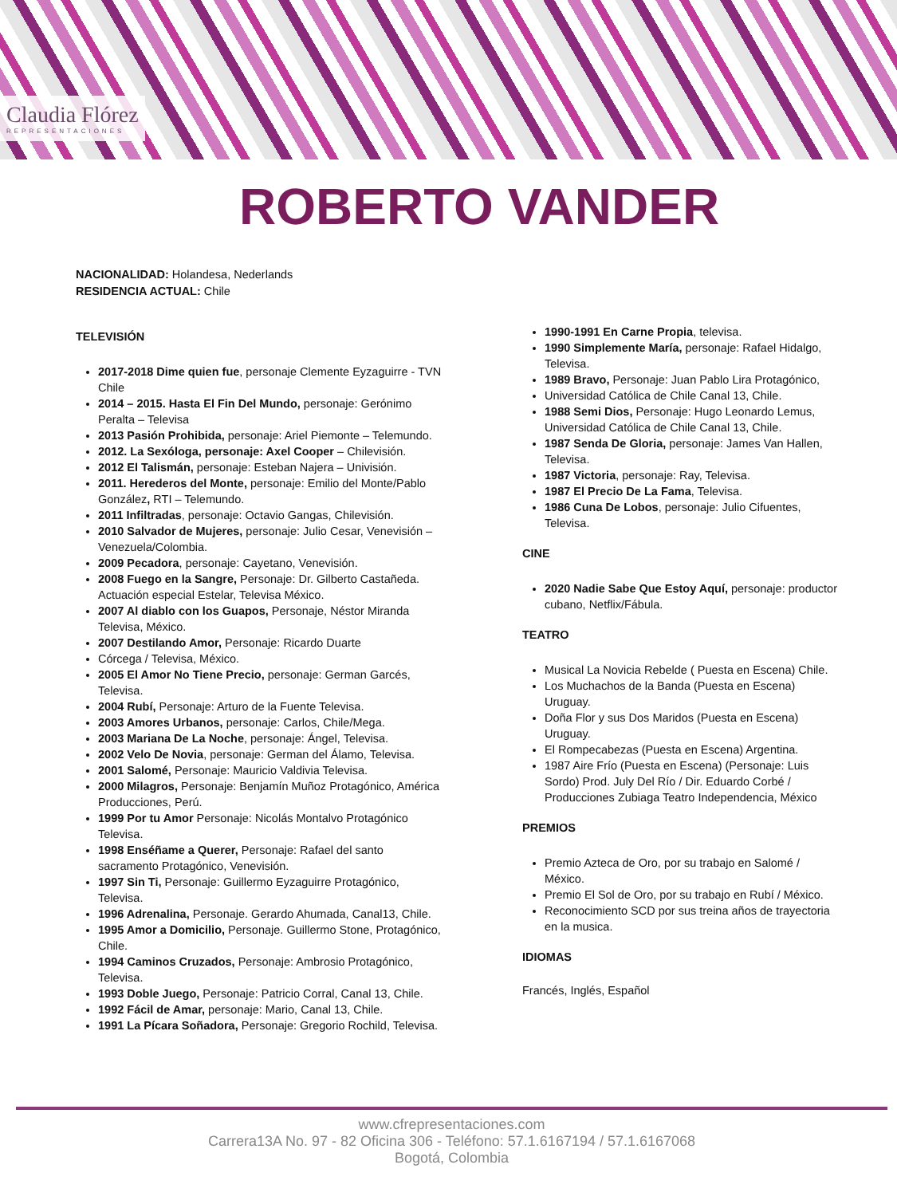Claudia Flórez
REPRESENTACIONES
ROBERTO VANDER
NACIONALIDAD: Holandesa, Nederlands
RESIDENCIA ACTUAL: Chile
TELEVISIÓN
2017-2018 Dime quien fue, personaje Clemente Eyzaguirre - TVN Chile
2014 – 2015. Hasta El Fin Del Mundo, personaje: Gerónimo Peralta – Televisa
2013 Pasión Prohibida, personaje: Ariel Piemonte – Telemundo.
2012. La Sexóloga, personaje: Axel Cooper – Chilevisión.
2012 El Talismán, personaje: Esteban Najera – Univisión.
2011. Herederos del Monte, personaje: Emilio del Monte/Pablo González, RTI – Telemundo.
2011 Infiltradas, personaje: Octavio Gangas, Chilevisión.
2010 Salvador de Mujeres, personaje: Julio Cesar, Venevisión – Venezuela/Colombia.
2009 Pecadora, personaje: Cayetano, Venevisión.
2008 Fuego en la Sangre, Personaje: Dr. Gilberto Castañeda. Actuación especial Estelar, Televisa México.
2007 Al diablo con los Guapos, Personaje, Néstor Miranda Televisa, México.
2007 Destilando Amor, Personaje: Ricardo Duarte
Córcega / Televisa, México.
2005 El Amor No Tiene Precio, personaje: German Garcés, Televisa.
2004 Rubí, Personaje: Arturo de la Fuente Televisa.
2003 Amores Urbanos, personaje: Carlos, Chile/Mega.
2003 Mariana De La Noche, personaje: Ángel, Televisa.
2002 Velo De Novia, personaje: German del Álamo, Televisa.
2001 Salomé, Personaje: Mauricio Valdivia Televisa.
2000 Milagros, Personaje: Benjamín Muñoz Protagónico, América Producciones, Perú.
1999 Por tu Amor Personaje: Nicolás Montalvo Protagónico Televisa.
1998 Enséñame a Querer, Personaje: Rafael del santo sacramento Protagónico, Venevisión.
1997 Sin Ti, Personaje: Guillermo Eyzaguirre Protagónico, Televisa.
1996 Adrenalina, Personaje. Gerardo Ahumada, Canal13, Chile.
1995 Amor a Domicilio, Personaje. Guillermo Stone, Protagónico, Chile.
1994 Caminos Cruzados, Personaje: Ambrosio Protagónico, Televisa.
1993 Doble Juego, Personaje: Patricio Corral, Canal 13, Chile.
1992 Fácil de Amar, personaje: Mario, Canal 13, Chile.
1991 La Pícara Soñadora, Personaje: Gregorio Rochild, Televisa.
1990-1991 En Carne Propia, televisa.
1990 Simplemente María, personaje: Rafael Hidalgo, Televisa.
1989 Bravo, Personaje: Juan Pablo Lira Protagónico,
Universidad Católica de Chile Canal 13, Chile.
1988 Semi Dios, Personaje: Hugo Leonardo Lemus, Universidad Católica de Chile Canal 13, Chile.
1987 Senda De Gloria, personaje: James Van Hallen, Televisa.
1987 Victoria, personaje: Ray, Televisa.
1987 El Precio De La Fama, Televisa.
1986 Cuna De Lobos, personaje: Julio Cifuentes, Televisa.
CINE
2020 Nadie Sabe Que Estoy Aquí, personaje: productor cubano, Netflix/Fábula.
TEATRO
Musical La Novicia Rebelde ( Puesta en Escena) Chile.
Los Muchachos de la Banda (Puesta en Escena) Uruguay.
Doña Flor y sus Dos Maridos (Puesta en Escena) Uruguay.
El Rompecabezas (Puesta en Escena) Argentina.
1987 Aire Frío (Puesta en Escena) (Personaje: Luis Sordo) Prod. July Del Río / Dir. Eduardo Corbé / Producciones Zubiaga Teatro Independencia, México
PREMIOS
Premio Azteca de Oro, por su trabajo en Salomé / México.
Premio El Sol de Oro, por su trabajo en Rubí / México.
Reconocimiento SCD por sus treina años de trayectoria en la musica.
IDIOMAS
Francés, Inglés, Español
www.cfrepresentaciones.com
Carrera13A No. 97 - 82 Oficina 306 - Teléfono: 57.1.6167194 / 57.1.6167068
Bogotá, Colombia